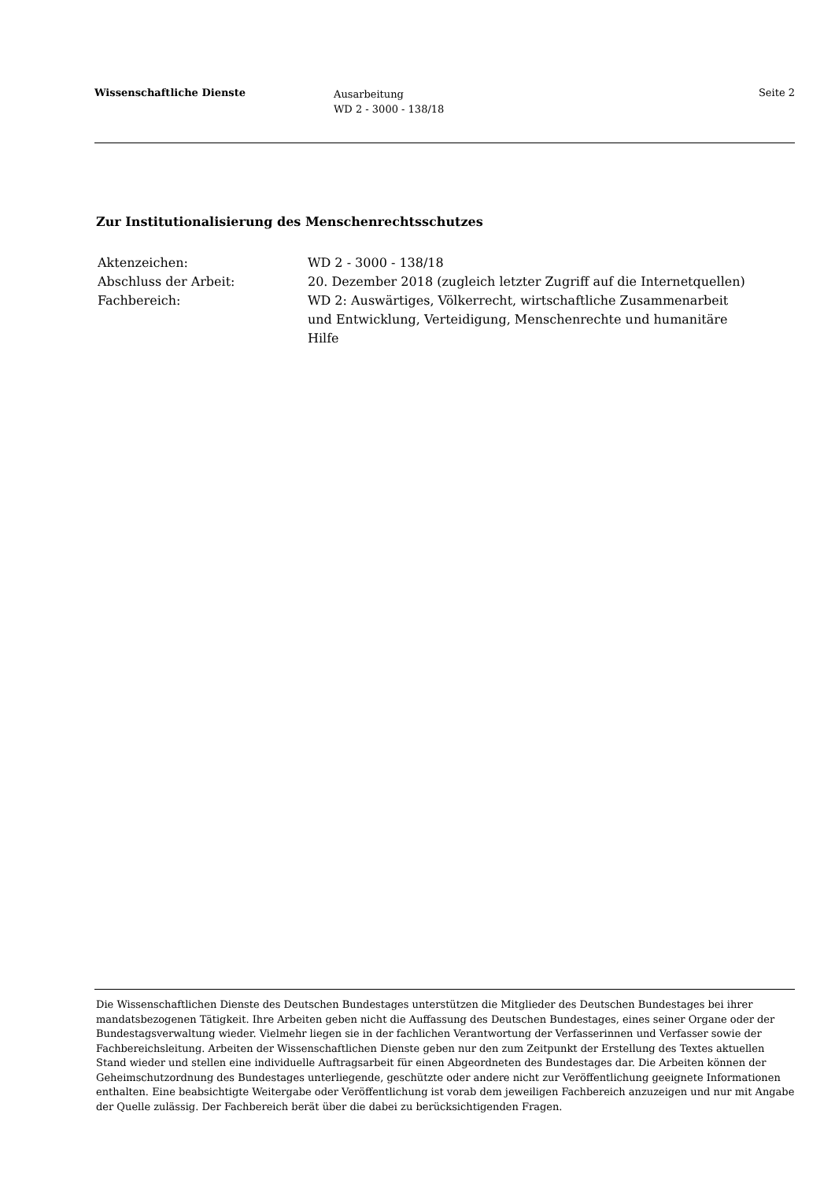Wissenschaftliche Dienste
Ausarbeitung
WD 2 - 3000 - 138/18
Seite 2
Zur Institutionalisierung des Menschenrechtsschutzes
| Aktenzeichen: | WD 2 - 3000 - 138/18 |
| Abschluss der Arbeit: | 20. Dezember 2018 (zugleich letzter Zugriff auf die Internetquellen) |
| Fachbereich: | WD 2: Auswärtiges, Völkerrecht, wirtschaftliche Zusammenarbeit und Entwicklung, Verteidigung, Menschenrechte und humanitäre Hilfe |
Die Wissenschaftlichen Dienste des Deutschen Bundestages unterstützen die Mitglieder des Deutschen Bundestages bei ihrer mandatsbezogenen Tätigkeit. Ihre Arbeiten geben nicht die Auffassung des Deutschen Bundestages, eines seiner Organe oder der Bundestagsverwaltung wieder. Vielmehr liegen sie in der fachlichen Verantwortung der Verfasserinnen und Verfasser sowie der Fachbereichsleitung. Arbeiten der Wissenschaftlichen Dienste geben nur den zum Zeitpunkt der Erstellung des Textes aktuellen Stand wieder und stellen eine individuelle Auftragsarbeit für einen Abgeordneten des Bundestages dar. Die Arbeiten können der Geheimschutzordnung des Bundestages unterliegende, geschützte oder andere nicht zur Veröffentlichung geeignete Informationen enthalten. Eine beabsichtigte Weitergabe oder Veröffentlichung ist vorab dem jeweiligen Fachbereich anzuzeigen und nur mit Angabe der Quelle zulässig. Der Fachbereich berät über die dabei zu berücksichtigenden Fragen.